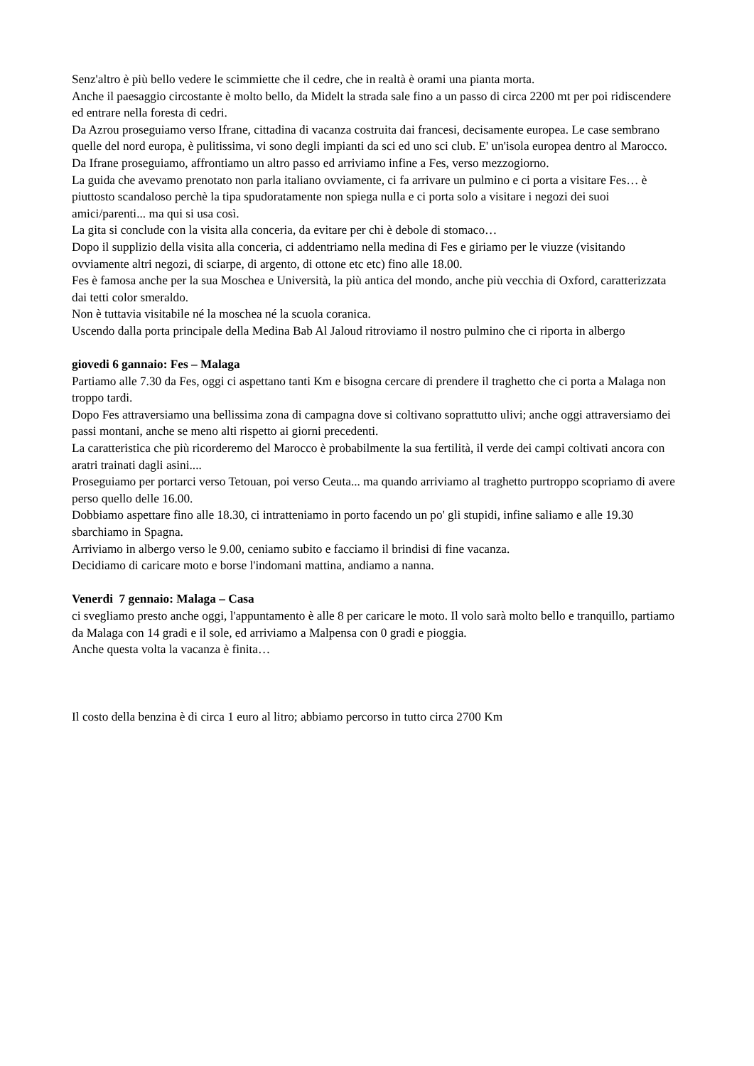Senz'altro è più bello vedere le scimmiette che il cedre, che in realtà è orami una pianta morta.
Anche il paesaggio circostante è molto bello, da Midelt la strada sale fino a un passo di circa 2200 mt per poi ridiscendere ed entrare nella foresta di cedri.
Da Azrou proseguiamo verso Ifrane, cittadina di vacanza costruita dai francesi, decisamente europea. Le case sembrano quelle del nord europa, è pulitissima, vi sono degli impianti da sci ed uno sci club. E' un'isola europea dentro al Marocco.
Da Ifrane proseguiamo, affrontiamo un altro passo ed arriviamo infine a Fes, verso mezzogiorno.
La guida che avevamo prenotato non parla italiano ovviamente, ci fa arrivare un pulmino e ci porta a visitare Fes… è piuttosto scandaloso perchè la tipa spudoratamente non spiega nulla e ci porta solo a visitare i negozi dei suoi amici/parenti... ma qui si usa così.
La gita si conclude con la visita alla conceria, da evitare per chi è debole di stomaco…
Dopo il supplizio della visita alla conceria, ci addentriamo nella medina di Fes e giriamo per le viuzze (visitando ovviamente altri negozi, di sciarpe, di argento, di ottone etc etc) fino alle 18.00.
Fes è famosa anche per la sua Moschea e Università, la più antica del mondo, anche più vecchia di Oxford, caratterizzata dai tetti color smeraldo.
Non è tuttavia visitabile né la moschea né la scuola coranica.
Uscendo dalla porta principale della Medina Bab Al Jaloud ritroviamo il nostro pulmino che ci riporta in albergo
giovedi 6 gannaio: Fes – Malaga
Partiamo alle 7.30 da Fes, oggi ci aspettano tanti Km e bisogna cercare di prendere il traghetto che ci porta a Malaga non troppo tardi.
Dopo Fes attraversiamo una bellissima zona di campagna dove si coltivano soprattutto ulivi; anche oggi attraversiamo dei passi montani, anche se meno alti rispetto ai giorni precedenti.
La caratteristica che più ricorderemo del Marocco è probabilmente la sua fertilità, il verde dei campi coltivati ancora con aratri trainati dagli asini....
Proseguiamo per portarci verso Tetouan, poi verso Ceuta... ma quando arriviamo al traghetto purtroppo scopriamo di avere perso quello delle 16.00.
Dobbiamo aspettare fino alle 18.30, ci intratteniamo in porto facendo un po' gli stupidi, infine saliamo e alle 19.30 sbarchiamo in Spagna.
Arriviamo in albergo verso le 9.00, ceniamo subito e facciamo il brindisi di fine vacanza.
Decidiamo di caricare moto e borse l'indomani mattina, andiamo a nanna.
Venerdi 7 gennaio: Malaga – Casa
ci svegliamo presto anche oggi, l'appuntamento è alle 8 per caricare le moto. Il volo sarà molto bello e tranquillo, partiamo da Malaga con 14 gradi e il sole, ed arriviamo a Malpensa con 0 gradi e pioggia.
Anche questa volta la vacanza è finita…
Il costo della benzina è di circa 1 euro al litro; abbiamo percorso in tutto circa 2700 Km